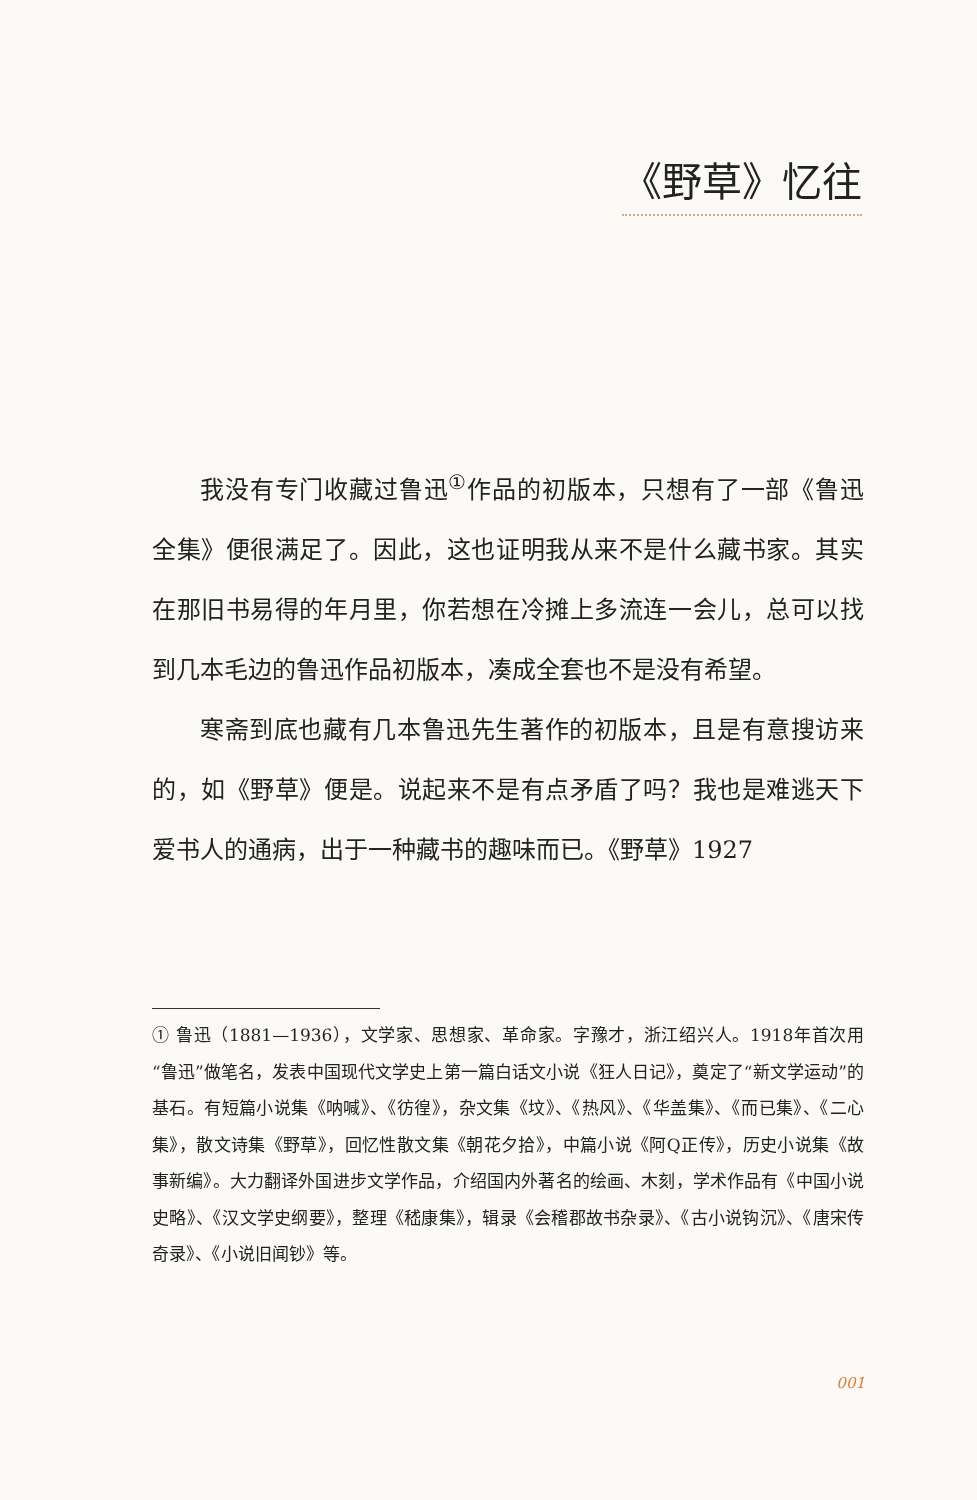《野草》忆往
我没有专门收藏过鲁迅<sup>①</sup>作品的初版本，只想有了一部《鲁迅全集》便很满足了。因此，这也证明我从来不是什么藏书家。其实在那旧书易得的年月里，你若想在冷摊上多流连一会儿，总可以找到几本毛边的鲁迅作品初版本，凑成全套也不是没有希望。
寒斋到底也藏有几本鲁迅先生著作的初版本，且是有意搜访来的，如《野草》便是。说起来不是有点矛盾了吗？我也是难逃天下爱书人的通病，出于一种藏书的趣味而已。《野草》1927
① 鲁迅（1881—1936），文学家、思想家、革命家。字豫才，浙江绍兴人。1918年首次用“鲁迅”做笔名，发表中国现代文学史上第一篇白话文小说《狂人日记》，奠定了“新文学运动”的基石。有短篇小说集《呐喊》、《彷徨》，杂文集《坟》、《热风》、《华盖集》、《而已集》、《二心集》，散文诗集《野草》，回忆性散文集《朝花夕拾》，中篇小说《阿Q正传》，历史小说集《故事新编》。大力翻译外国进步文学作品，介绍国内外著名的绘画、木刻，学术作品有《中国小说史略》、《汉文学史纲要》，整理《嵇康集》，辑录《会稽郡故书杂录》、《古小说钩沉》、《唐宋传奇录》、《小说旧闻钞》等。
001